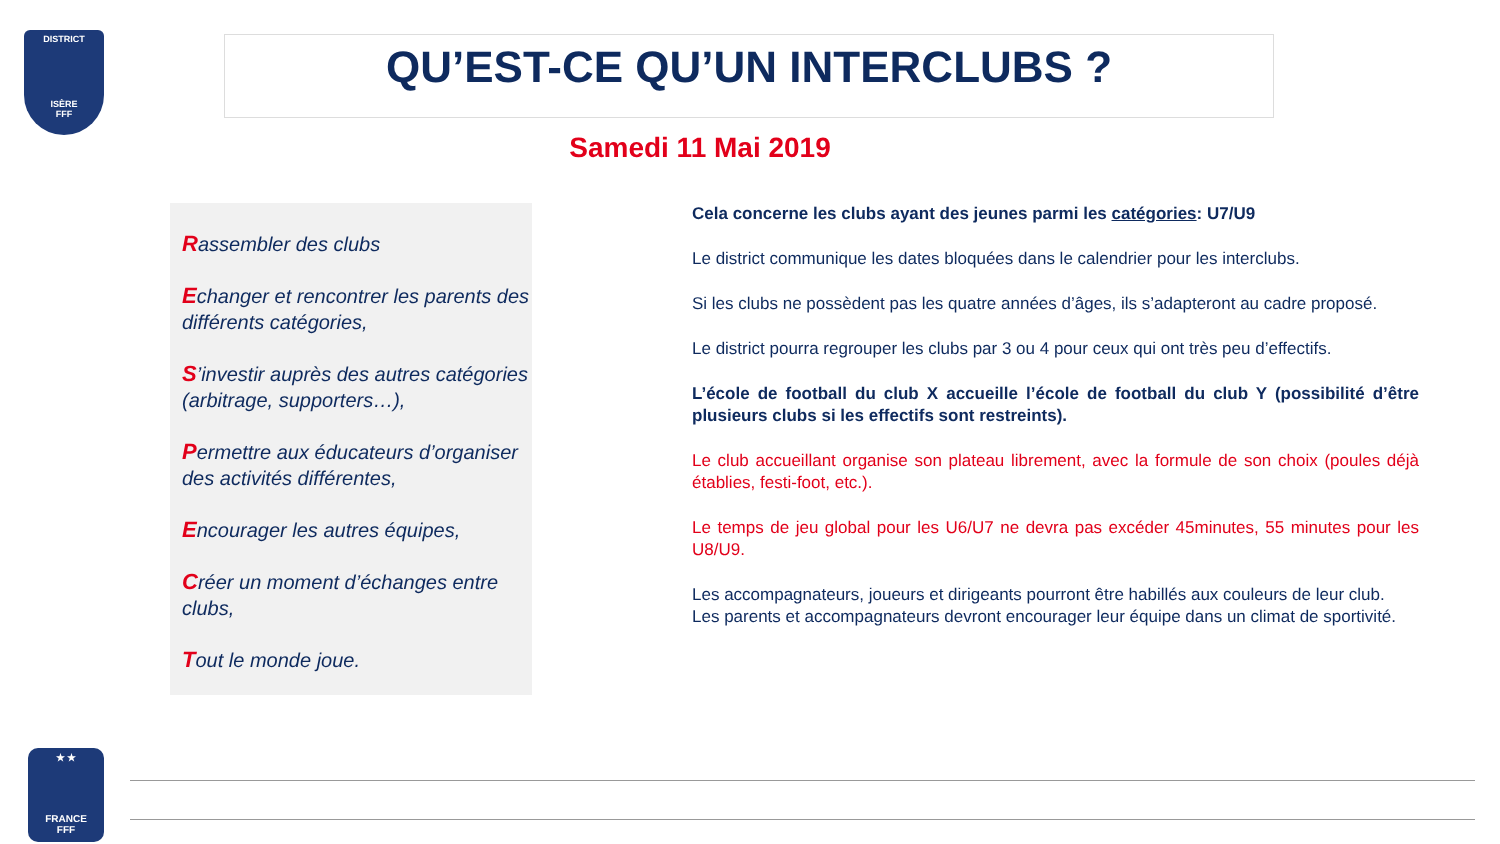DISTRICT
ISÈRE
FFF
QU’EST-CE QU’UN INTERCLUBS ?
Samedi 11 Mai 2019
Rassembler des clubs
Echanger et rencontrer les parents des différents catégories,
S’investir auprès des autres catégories (arbitrage, supporters…),
Permettre aux éducateurs d’organiser des activités différentes,
Encourager les autres équipes,
Créer un moment d’échanges entre clubs,
Tout le monde joue.
Cela concerne les clubs ayant des jeunes parmi les catégories: U7/U9
Le district communique les dates bloquées dans le calendrier pour les interclubs.
Si les clubs ne possèdent pas les quatre années d’âges, ils s’adapteront au cadre proposé.
Le district pourra regrouper les clubs par 3 ou 4 pour ceux qui ont très peu d’effectifs.
L’école de football du club X accueille l’école de football du club Y (possibilité d’être plusieurs clubs si les effectifs sont restreints).
Le club accueillant organise son plateau librement, avec la formule de son choix (poules déjà établies, festi-foot, etc.).
Le temps de jeu global pour les U6/U7 ne devra pas excéder 45minutes, 55 minutes pour les U8/U9.
Les accompagnateurs, joueurs et dirigeants pourront être habillés aux couleurs de leur club.
Les parents et accompagnateurs devront encourager leur équipe dans un climat de sportivité.
★ ★
FRANCE
FFF